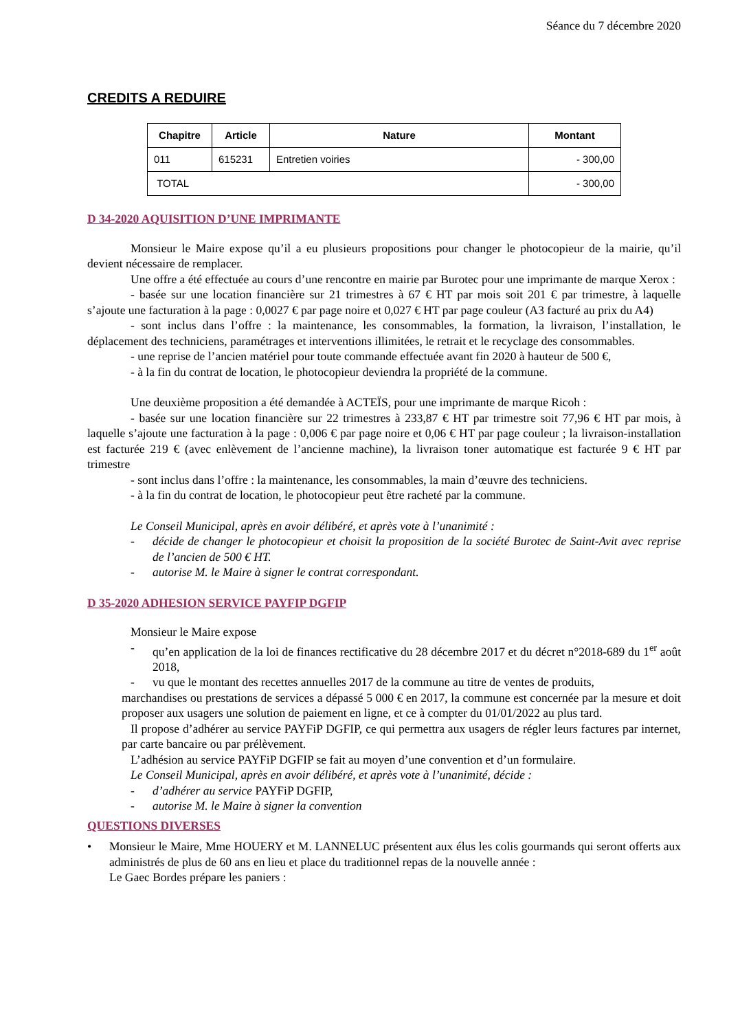Séance du 7 décembre 2020
CREDITS A REDUIRE
| Chapitre | Article | Nature | Montant |
| --- | --- | --- | --- |
| 011 | 615231 | Entretien voiries | - 300,00 |
| TOTAL | | | - 300,00 |
D 34-2020 AQUISITION D’UNE IMPRIMANTE
Monsieur le Maire expose qu’il a eu plusieurs propositions pour changer le photocopieur de la mairie, qu’il devient nécessaire de remplacer.
Une offre a été effectuée au cours d’une rencontre en mairie par Burotec pour une imprimante de marque Xerox :
- basée sur une location financière sur 21 trimestres à 67 € HT par mois soit 201 € par trimestre, à laquelle s’ajoute une facturation à la page : 0,0027 € par page noire et 0,027 € HT par page couleur (A3 facturé au prix du A4)
- sont inclus dans l’offre : la maintenance, les consommables, la formation, la livraison, l’installation, le déplacement des techniciens, paramétrages et interventions illimitées, le retrait et le recyclage des consommables.
- une reprise de l’ancien matériel pour toute commande effectuée avant fin 2020 à hauteur de 500 €,
- à la fin du contrat de location, le photocopieur deviendra la propriété de la commune.
Une deuxième proposition a été demandée à ACTEÏS, pour une imprimante de marque Ricoh :
- basée sur une location financière sur 22 trimestres à 233,87 € HT par trimestre soit 77,96 € HT par mois, à laquelle s’ajoute une facturation à la page : 0,006 € par page noire et 0,06 € HT par page couleur ; la livraison-installation est facturée 219 € (avec enlèvement de l’ancienne machine), la livraison toner automatique est facturée 9 € HT par trimestre
- sont inclus dans l’offre : la maintenance, les consommables, la main d’œuvre des techniciens.
- à la fin du contrat de location, le photocopieur peut être racheté par la commune.
Le Conseil Municipal, après en avoir délibéré, et après vote à l’unanimité :
- décide de changer le photocopieur et choisit la proposition de la société Burotec de Saint-Avit avec reprise de l’ancien de 500 € HT.
- autorise M. le Maire à signer le contrat correspondant.
D 35-2020 ADHESION SERVICE PAYFIP DGFIP
Monsieur le Maire expose
- qu’en application de la loi de finances rectificative du 28 décembre 2017 et du décret n°2018-689 du 1<sup>er</sup> août 2018,
- vu que le montant des recettes annuelles 2017 de la commune au titre de ventes de produits,
marchandises ou prestations de services a dépassé 5 000 € en 2017, la commune est concernée par la mesure et doit proposer aux usagers une solution de paiement en ligne, et ce à compter du 01/01/2022 au plus tard.
Il propose d’adhérer au service PAYFiP DGFIP, ce qui permettra aux usagers de régler leurs factures par internet, par carte bancaire ou par prélèvement.
L’adhésion au service PAYFiP DGFIP se fait au moyen d’une convention et d’un formulaire.
Le Conseil Municipal, après en avoir délibéré, et après vote à l’unanimité, décide :
- d’adhérer au service PAYFiP DGFIP,
- autorise M. le Maire à signer la convention
QUESTIONS DIVERSES
• Monsieur le Maire, Mme HOUERY et M. LANNELUC présentent aux élus les colis gourmands qui seront offerts aux administrés de plus de 60 ans en lieu et place du traditionnel repas de la nouvelle année :
Le Gaec Bordes prépare les paniers :